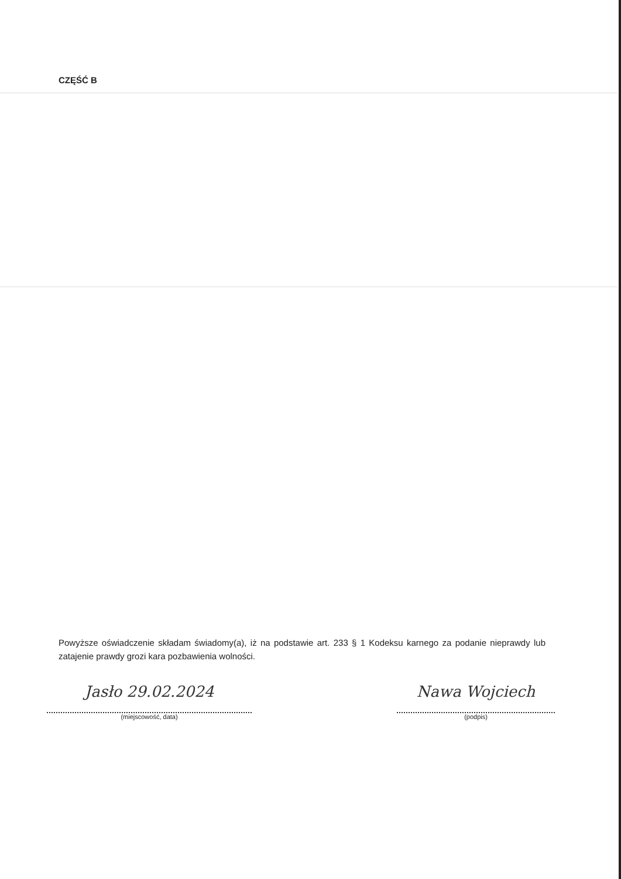CZĘŚĆ B
Powyższe oświadczenie składam świadomy(a), iż na podstawie art. 233 § 1 Kodeksu karnego za podanie nieprawdy lub zatajenie prawdy grozi kara pozbawienia wolności.
Jasło 29.02.2024
(miejscowość, data)
Nawa Wojciech
(podpis)